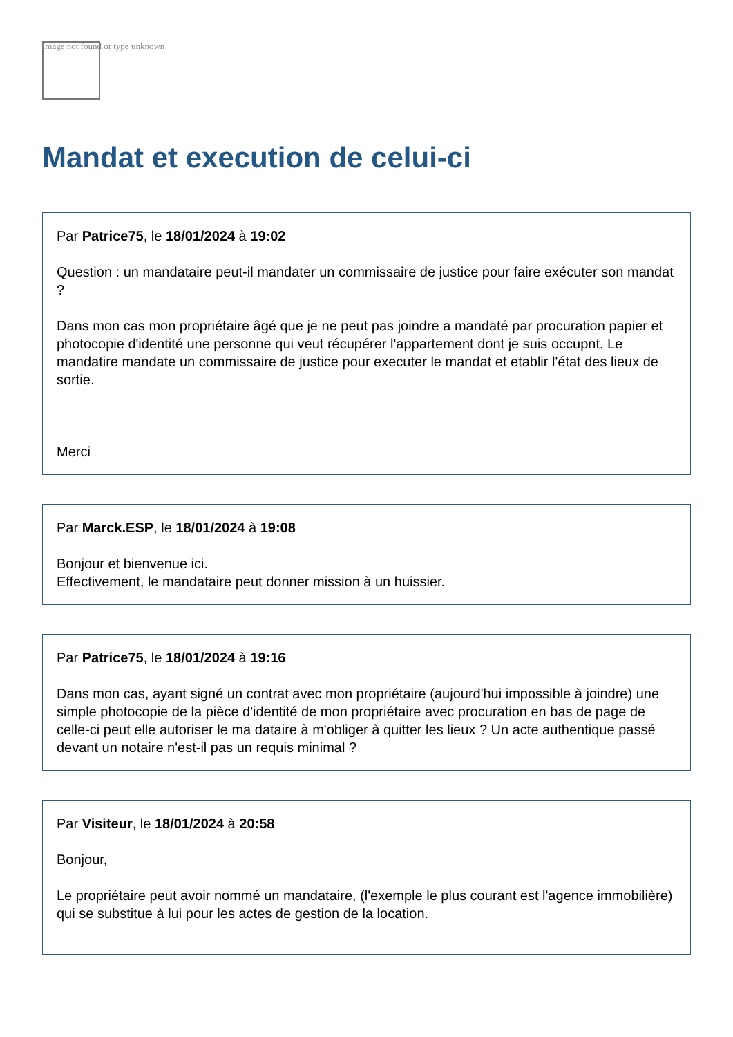Image not found or type unknown
Mandat et execution de celui-ci
Par Patrice75, le 18/01/2024 à 19:02
Question : un mandataire peut-il mandater un commissaire de justice pour faire exécuter son mandat ?
Dans mon cas mon propriétaire âgé que je ne peut pas joindre a mandaté par procuration papier et photocopie d'identité une personne qui veut récupérer l'appartement dont je suis occupnt. Le mandatire mandate un commissaire de justice pour executer le mandat et etablir l'état des lieux de sortie.
Merci
Par Marck.ESP, le 18/01/2024 à 19:08
Bonjour et bienvenue ici.
Effectivement, le mandataire peut donner mission à un huissier.
Par Patrice75, le 18/01/2024 à 19:16
Dans mon cas, ayant signé un contrat avec mon propriétaire (aujourd'hui impossible à joindre) une simple photocopie de la pièce d'identité de mon propriétaire avec procuration en bas de page de celle-ci peut elle autoriser le ma dataire à m'obliger à quitter les lieux ? Un acte authentique passé devant un notaire n'est-il pas un requis minimal ?
Par Visiteur, le 18/01/2024 à 20:58
Bonjour,
Le propriétaire peut avoir nommé un mandataire, (l'exemple le plus courant est l'agence immobilière) qui se substitue à lui pour les actes de gestion de la location.